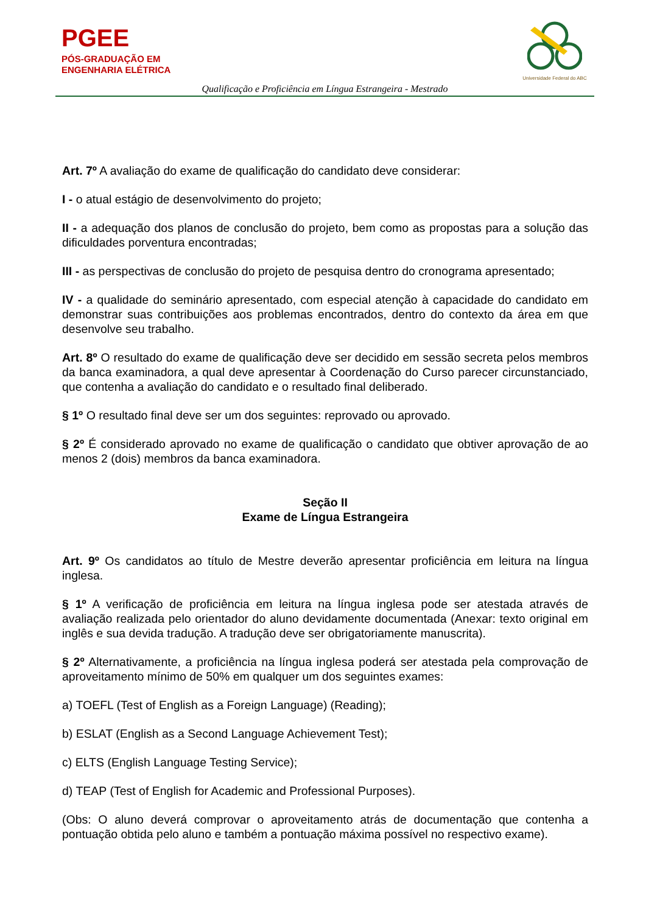PGEE
PÓS-GRADUAÇÃO EM
ENGENHARIA ELÉTRICA
Universidade Federal do ABC
Qualificação e Proficiência em Língua Estrangeira - Mestrado
Art. 7º A avaliação do exame de qualificação do candidato deve considerar:
I - o atual estágio de desenvolvimento do projeto;
II - a adequação dos planos de conclusão do projeto, bem como as propostas para a solução das dificuldades porventura encontradas;
III - as perspectivas de conclusão do projeto de pesquisa dentro do cronograma apresentado;
IV - a qualidade do seminário apresentado, com especial atenção à capacidade do candidato em demonstrar suas contribuições aos problemas encontrados, dentro do contexto da área em que desenvolve seu trabalho.
Art. 8º O resultado do exame de qualificação deve ser decidido em sessão secreta pelos membros da banca examinadora, a qual deve apresentar à Coordenação do Curso parecer circunstanciado, que contenha a avaliação do candidato e o resultado final deliberado.
§ 1º O resultado final deve ser um dos seguintes: reprovado ou aprovado.
§ 2º É considerado aprovado no exame de qualificação o candidato que obtiver aprovação de ao menos 2 (dois) membros da banca examinadora.
Seção II
Exame de Língua Estrangeira
Art. 9º Os candidatos ao título de Mestre deverão apresentar proficiência em leitura na língua inglesa.
§ 1º A verificação de proficiência em leitura na língua inglesa pode ser atestada através de avaliação realizada pelo orientador do aluno devidamente documentada (Anexar: texto original em inglês e sua devida tradução. A tradução deve ser obrigatoriamente manuscrita).
§ 2º Alternativamente, a proficiência na língua inglesa poderá ser atestada pela comprovação de aproveitamento mínimo de 50% em qualquer um dos seguintes exames:
a) TOEFL (Test of English as a Foreign Language) (Reading);
b) ESLAT (English as a Second Language Achievement Test);
c) ELTS (English Language Testing Service);
d) TEAP (Test of English for Academic and Professional Purposes).
(Obs: O aluno deverá comprovar o aproveitamento atrás de documentação que contenha a pontuação obtida pelo aluno e também a pontuação máxima possível no respectivo exame).